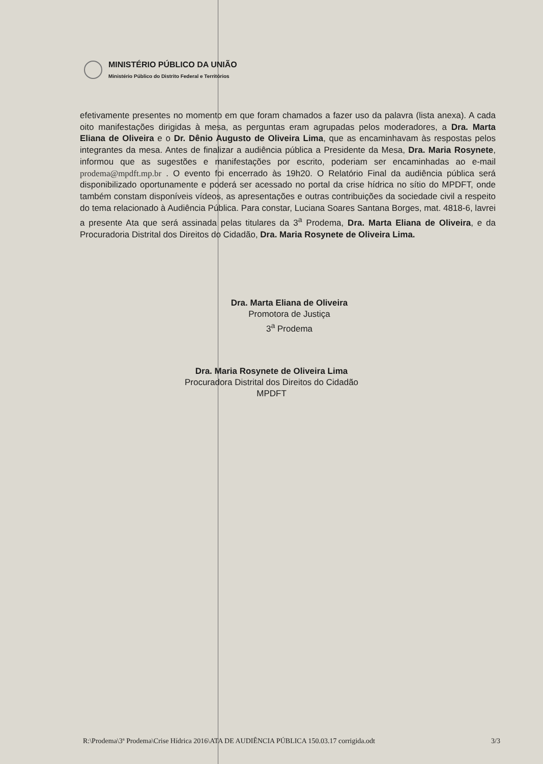MINISTÉRIO PÚBLICO DA UNIÃO
Ministério Público do Distrito Federal e Territórios
efetivamente presentes no momento em que foram chamados a fazer uso da palavra (lista anexa). A cada oito manifestações dirigidas à mesa, as perguntas eram agrupadas pelos moderadores, a Dra. Marta Eliana de Oliveira e o Dr. Dênio Augusto de Oliveira Lima, que as encaminhavam às respostas pelos integrantes da mesa. Antes de finalizar a audiência pública a Presidente da Mesa, Dra. Maria Rosynete, informou que as sugestões e manifestações por escrito, poderiam ser encaminhadas ao e-mail prodema@mpdft.mp.br . O evento foi encerrado às 19h20. O Relatório Final da audiência pública será disponibilizado oportunamente e poderá ser acessado no portal da crise hídrica no sítio do MPDFT, onde também constam disponíveis vídeos, as apresentações e outras contribuições da sociedade civil a respeito do tema relacionado à Audiência Pública. Para constar, Luciana Soares Santana Borges, mat. 4818-6, lavrei a presente Ata que será assinada pelas titulares da 3<sup>a</sup> Prodema, Dra. Marta Eliana de Oliveira, e da Procuradoria Distrital dos Direitos do Cidadão, Dra. Maria Rosynete de Oliveira Lima.
Dra. Marta Eliana de Oliveira
Promotora de Justiça
3<sup>a</sup> Prodema
Dra. Maria Rosynete de Oliveira Lima
Procuradora Distrital dos Direitos do Cidadão
MPDFT
R:\Prodema\3ª Prodema\Crise Hídrica 2016\ATA DE AUDIÊNCIA PÚBLICA 150.03.17 corrigida.odt 3/3